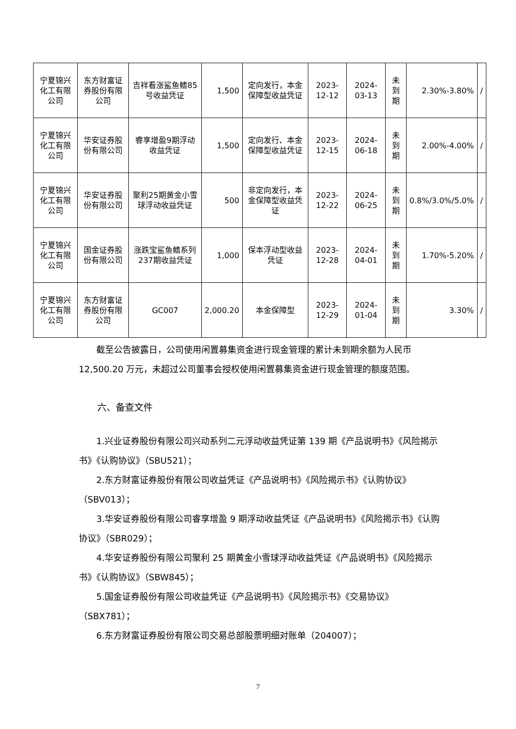| 宁夏锦兴化工有限公司 | 东方财富证券股份有限公司 | 吉祥看涨鲨鱼鳍85号收益凭证 | 1,500 | 定向发行，本金保障型收益凭证 | 2023-12-12 | 2024-03-13 | 未到期 | 2.30%-3.80% | / |
| 宁夏锦兴化工有限公司 | 华安证券股份有限公司 | 睿享增盈9期浮动收益凭证 | 1,500 | 定向发行、本金保障型收益凭证 | 2023-12-15 | 2024-06-18 | 未到期 | 2.00%-4.00% | / |
| 宁夏锦兴化工有限公司 | 华安证券股份有限公司 | 聚利25期黄金小雪球浮动收益凭证 | 500 | 非定向发行，本金保障型收益凭证 | 2023-12-22 | 2024-06-25 | 未到期 | 0.8%/3.0%/5.0% | / |
| 宁夏锦兴化工有限公司 | 国金证券股份有限公司 | 涨跌宝鲨鱼鳍系列237期收益凭证 | 1,000 | 保本浮动型收益凭证 | 2023-12-28 | 2024-04-01 | 未到期 | 1.70%-5.20% | / |
| 宁夏锦兴化工有限公司 | 东方财富证券股份有限公司 | GC007 | 2,000.20 | 本金保障型 | 2023-12-29 | 2024-01-04 | 未到期 | 3.30% | / |
截至公告披露日，公司使用闲置募集资金进行现金管理的累计未到期余额为人民币 12,500.20 万元，未超过公司董事会授权使用闲置募集资金进行现金管理的额度范围。
六、备查文件
1.兴业证券股份有限公司兴动系列二元浮动收益凭证第 139 期《产品说明书》《风险揭示书》《认购协议》（SBU521）；
2.东方财富证券股份有限公司收益凭证《产品说明书》《风险揭示书》《认购协议》（SBV013）；
3.华安证券股份有限公司睿享增盈 9 期浮动收益凭证《产品说明书》《风险揭示书》《认购协议》（SBR029）；
4.华安证券股份有限公司聚利 25 期黄金小雪球浮动收益凭证《产品说明书》《风险揭示书》《认购协议》（SBW845）；
5.国金证券股份有限公司收益凭证《产品说明书》《风险揭示书》《交易协议》（SBX781）；
6.东方财富证券股份有限公司交易总部股票明细对账单（204007）；
7